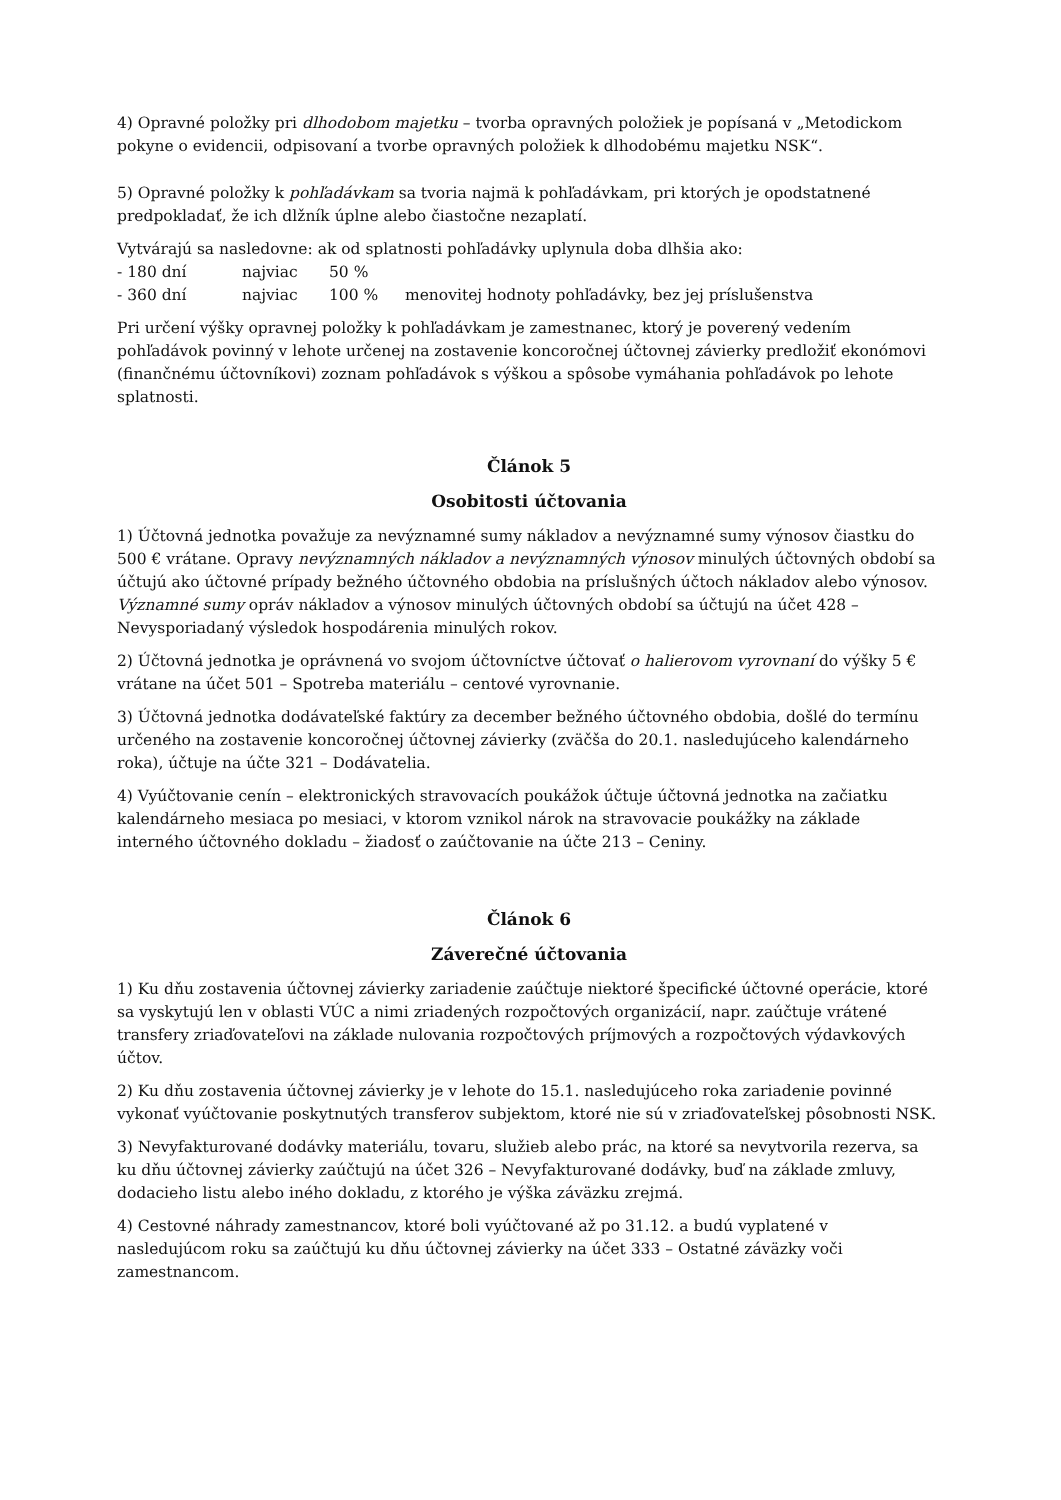4) Opravné položky pri dlhodobom majetku – tvorba opravných položiek je popísaná v „Metodickom pokyne o evidencii, odpisovaní a tvorbe opravných položiek k dlhodobému majetku NSK“.
5) Opravné položky k pohľadávkam sa tvoria najmä k pohľadávkam, pri ktorých je opodstatnené predpokladať, že ich dlžník úplne alebo čiastočne nezaplatí.
Vytvárajú sa nasledovne: ak od splatnosti pohľadávky uplynula doba dlhšia ako:
- 180 dní najviac 50 %
- 360 dní najviac 100 % menovitej hodnoty pohľadávky, bez jej príslušenstva
Pri určení výšky opravnej položky k pohľadávkam je zamestnanec, ktorý je poverený vedením pohľadávok povinný v lehote určenej na zostavenie koncoročnej účtovnej závierky predložiť ekonómovi (finančnému účtovníkovi) zoznam pohľadávok s výškou a spôsobe vymáhania pohľadávok po lehote splatnosti.
Článok 5
Osobitosti účtovania
1) Účtovná jednotka považuje za nevýznamné sumy nákladov a nevýznamné sumy výnosov čiastku do 500 € vrátane. Opravy nevýznamných nákladov a nevýznamných výnosov minulých účtovných období sa účtujú ako účtovné prípady bežného účtovného obdobia na príslušných účtoch nákladov alebo výnosov. Významné sumy opráv nákladov a výnosov minulých účtovných období sa účtujú na účet 428 – Nevysporiadaný výsledok hospodárenia minulých rokov.
2) Účtovná jednotka je oprávnená vo svojom účtovníctve účtovať o halierovom vyrovnaní do výšky 5 € vrátane na účet 501 – Spotreba materiálu – centové vyrovnanie.
3) Účtovná jednotka dodávateľské faktúry za december bežného účtovného obdobia, došlé do termínu určeného na zostavenie koncoročnej účtovnej závierky (zväčša do 20.1. nasledujúceho kalendárneho roka), účtuje na účte 321 – Dodávatelia.
4) Vyúčtovanie cenín – elektronických stravovacích poukážok účtuje účtovná jednotka na začiatku kalendárneho mesiaca po mesiaci, v ktorom vznikol nárok na stravovacie poukážky na základe interného účtovného dokladu – žiadosť o zaúčtovanie na účte 213 – Ceniny.
Článok 6
Záverečné účtovania
1) Ku dňu zostavenia účtovnej závierky zariadenie zaúčtuje niektoré špecifické účtovné operácie, ktoré sa vyskytujú len v oblasti VÚC a nimi zriadených rozpočtových organizácií, napr. zaúčtuje vrátené transfery zriaďovateľovi na základe nulovania rozpočtových príjmových a rozpočtových výdavkových účtov.
2) Ku dňu zostavenia účtovnej závierky je v lehote do 15.1. nasledujúceho roka zariadenie povinné vykonať vyúčtovanie poskytnutých transferov subjektom, ktoré nie sú v zriaďovateľskej pôsobnosti NSK.
3) Nevyfakturované dodávky materiálu, tovaru, služieb alebo prác, na ktoré sa nevytvorila rezerva, sa ku dňu účtovnej závierky zaúčtujú na účet 326 – Nevyfakturované dodávky, buď na základe zmluvy, dodacieho listu alebo iného dokladu, z ktorého je výška záväzku zrejmá.
4) Cestovné náhrady zamestnancov, ktoré boli vyúčtované až po 31.12. a budú vyplatené v nasledujúcom roku sa zaúčtujú ku dňu účtovnej závierky na účet 333 – Ostatné záväzky voči zamestnancom.